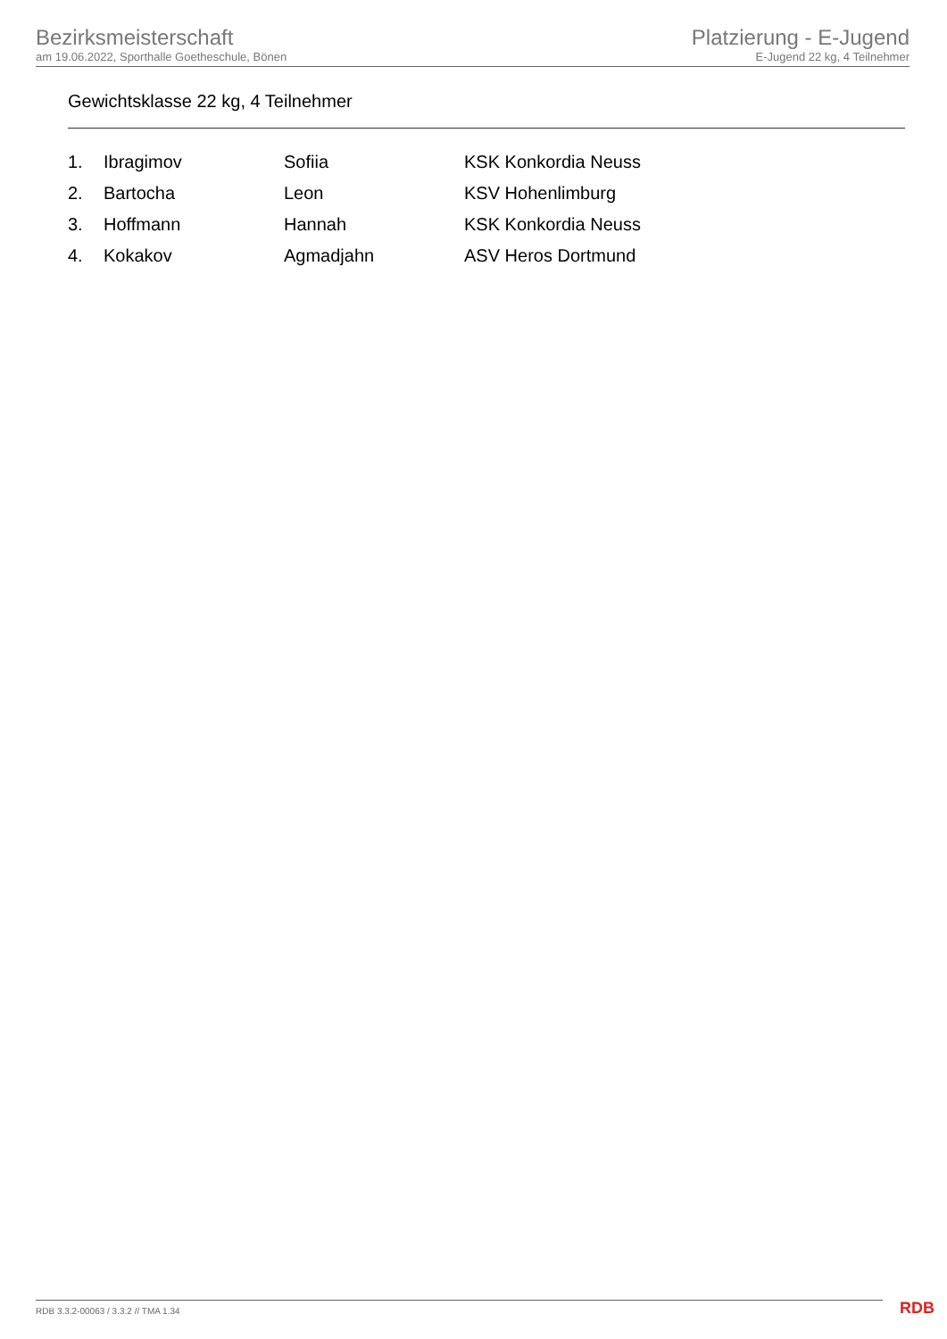Bezirksmeisterschaft
am 19.06.2022, Sporthalle Goetheschule, Bönen
Platzierung - E-Jugend
E-Jugend 22 kg, 4 Teilnehmer
Gewichtsklasse 22 kg, 4 Teilnehmer
| 1. | Ibragimov | Sofiia | KSK Konkordia Neuss |
| 2. | Bartocha | Leon | KSV Hohenlimburg |
| 3. | Hoffmann | Hannah | KSK Konkordia Neuss |
| 4. | Kokakov | Agmadjahn | ASV Heros Dortmund |
RDB 3.3.2-00063 / 3.3.2 // TMA 1.34
RDB